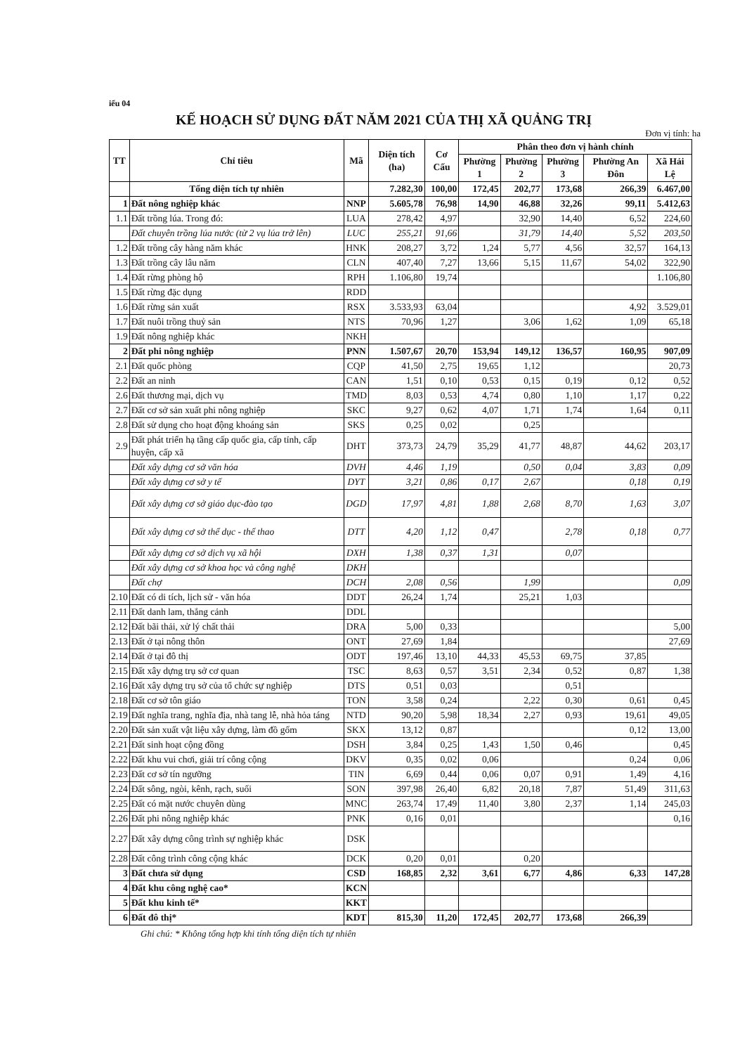iểu 04
KẾ HOẠCH SỬ DỤNG ĐẤT NĂM 2021 CỦA THỊ XÃ QUẢNG TRỊ
Đơn vị tính: ha
| TT | Chỉ tiêu | Mã | Diện tích (ha) | Cơ Cấu | Phân theo đơn vị hành chính | | | | |
| --- | --- | --- | --- | --- | --- | --- | --- | --- | --- |
| | | | | | Phường 1 | Phường 2 | Phường 3 | Phường An Đôn | Xã Hải Lệ |
| | Tổng diện tích tự nhiên | | 7.282,30 | 100,00 | 172,45 | 202,77 | 173,68 | 266,39 | 6.467,00 |
| 1 | Đất nông nghiệp khác | NNP | 5.605,78 | 76,98 | 14,90 | 46,88 | 32,26 | 99,11 | 5.412,63 |
| 1.1 | Đất trồng lúa. Trong đó: | LUA | 278,42 | 4,97 | | 32,90 | 14,40 | 6,52 | 224,60 |
| | Đất chuyên trồng lúa nước (từ 2 vụ lúa trở lên) | LUC | 255,21 | 91,66 | | 31,79 | 14,40 | 5,52 | 203,50 |
| 1.2 | Đất trồng cây hàng năm khác | HNK | 208,27 | 3,72 | 1,24 | 5,77 | 4,56 | 32,57 | 164,13 |
| 1.3 | Đất trồng cây lâu năm | CLN | 407,40 | 7,27 | 13,66 | 5,15 | 11,67 | 54,02 | 322,90 |
| 1.4 | Đất rừng phòng hộ | RPH | 1.106,80 | 19,74 | | | | | 1.106,80 |
| 1.5 | Đất rừng đặc dụng | RDD | | | | | | | |
| 1.6 | Đất rừng sản xuất | RSX | 3.533,93 | 63,04 | | | | 4,92 | 3.529,01 |
| 1.7 | Đất nuôi trồng thuỷ sản | NTS | 70,96 | 1,27 | | 3,06 | 1,62 | 1,09 | 65,18 |
| 1.9 | Đất nông nghiệp khác | NKH | | | | | | | |
| 2 | Đất phi nông nghiệp | PNN | 1.507,67 | 20,70 | 153,94 | 149,12 | 136,57 | 160,95 | 907,09 |
| 2.1 | Đất quốc phòng | CQP | 41,50 | 2,75 | 19,65 | 1,12 | | | 20,73 |
| 2.2 | Đất an ninh | CAN | 1,51 | 0,10 | 0,53 | 0,15 | 0,19 | 0,12 | 0,52 |
| 2.6 | Đất thương mại, dịch vụ | TMD | 8,03 | 0,53 | 4,74 | 0,80 | 1,10 | 1,17 | 0,22 |
| 2.7 | Đất cơ sở sản xuất phi nông nghiệp | SKC | 9,27 | 0,62 | 4,07 | 1,71 | 1,74 | 1,64 | 0,11 |
| 2.8 | Đất sử dụng cho hoạt động khoáng sản | SKS | 0,25 | 0,02 | | 0,25 | | | |
| 2.9 | Đất phát triển hạ tầng cấp quốc gia, cấp tỉnh, cấp huyện, cấp xã | DHT | 373,73 | 24,79 | 35,29 | 41,77 | 48,87 | 44,62 | 203,17 |
| | Đất xây dựng cơ sở văn hóa | DVH | 4,46 | 1,19 | | 0,50 | 0,04 | 3,83 | 0,09 |
| | Đất xây dựng cơ sở y tế | DYT | 3,21 | 0,86 | 0,17 | 2,67 | | 0,18 | 0,19 |
| | Đất xây dựng cơ sở giáo dục-đào tạo | DGD | 17,97 | 4,81 | 1,88 | 2,68 | 8,70 | 1,63 | 3,07 |
| | Đất xây dựng cơ sở thể dục - thể thao | DTT | 4,20 | 1,12 | 0,47 | | 2,78 | 0,18 | 0,77 |
| | Đất xây dựng cơ sở dịch vụ xã hội | DXH | 1,38 | 0,37 | 1,31 | | 0,07 | | |
| | Đất xây dựng cơ sở khoa học và công nghệ | DKH | | | | | | | |
| | Đất chợ | DCH | 2,08 | 0,56 | | 1,99 | | | 0,09 |
| 2.10 | Đất có di tích, lịch sử - văn hóa | DDT | 26,24 | 1,74 | | 25,21 | 1,03 | | |
| 2.11 | Đất danh lam, thắng cảnh | DDL | | | | | | | |
| 2.12 | Đất bãi thải, xử lý chất thải | DRA | 5,00 | 0,33 | | | | | 5,00 |
| 2.13 | Đất ở tại nông thôn | ONT | 27,69 | 1,84 | | | | | 27,69 |
| 2.14 | Đất ở tại đô thị | ODT | 197,46 | 13,10 | 44,33 | 45,53 | 69,75 | 37,85 | |
| 2.15 | Đất xây dựng trụ sở cơ quan | TSC | 8,63 | 0,57 | 3,51 | 2,34 | 0,52 | 0,87 | 1,38 |
| 2.16 | Đất xây dựng trụ sở của tổ chức sự nghiệp | DTS | 0,51 | 0,03 | | | 0,51 | | |
| 2.18 | Đất cơ sở tôn giáo | TON | 3,58 | 0,24 | | 2,22 | 0,30 | 0,61 | 0,45 |
| 2.19 | Đất nghĩa trang, nghĩa địa, nhà tang lễ, nhà hỏa táng | NTD | 90,20 | 5,98 | 18,34 | 2,27 | 0,93 | 19,61 | 49,05 |
| 2.20 | Đất sản xuất vật liệu xây dựng, làm đồ gốm | SKX | 13,12 | 0,87 | | | | 0,12 | 13,00 |
| 2.21 | Đất sinh hoạt cộng đồng | DSH | 3,84 | 0,25 | 1,43 | 1,50 | 0,46 | | 0,45 |
| 2.22 | Đất khu vui chơi, giải trí công cộng | DKV | 0,35 | 0,02 | 0,06 | | | 0,24 | 0,06 |
| 2.23 | Đất cơ sở tín ngưỡng | TIN | 6,69 | 0,44 | 0,06 | 0,07 | 0,91 | 1,49 | 4,16 |
| 2.24 | Đất sông, ngòi, kênh, rạch, suối | SON | 397,98 | 26,40 | 6,82 | 20,18 | 7,87 | 51,49 | 311,63 |
| 2.25 | Đất có mặt nước chuyên dùng | MNC | 263,74 | 17,49 | 11,40 | 3,80 | 2,37 | 1,14 | 245,03 |
| 2.26 | Đất phi nông nghiệp khác | PNK | 0,16 | 0,01 | | | | | 0,16 |
| 2.27 | Đất xây dựng công trình sự nghiệp khác | DSK | | | | | | | |
| 2.28 | Đất công trình công cộng khác | DCK | 0,20 | 0,01 | | 0,20 | | | |
| 3 | Đất chưa sử dụng | CSD | 168,85 | 2,32 | 3,61 | 6,77 | 4,86 | 6,33 | 147,28 |
| 4 | Đất khu công nghệ cao* | KCN | | | | | | | |
| 5 | Đất khu kinh tế* | KKT | | | | | | | |
| 6 | Đất đô thị* | KDT | 815,30 | 11,20 | 172,45 | 202,77 | 173,68 | 266,39 | |
Ghi chú: * Không tổng hợp khi tính tổng diện tích tự nhiên